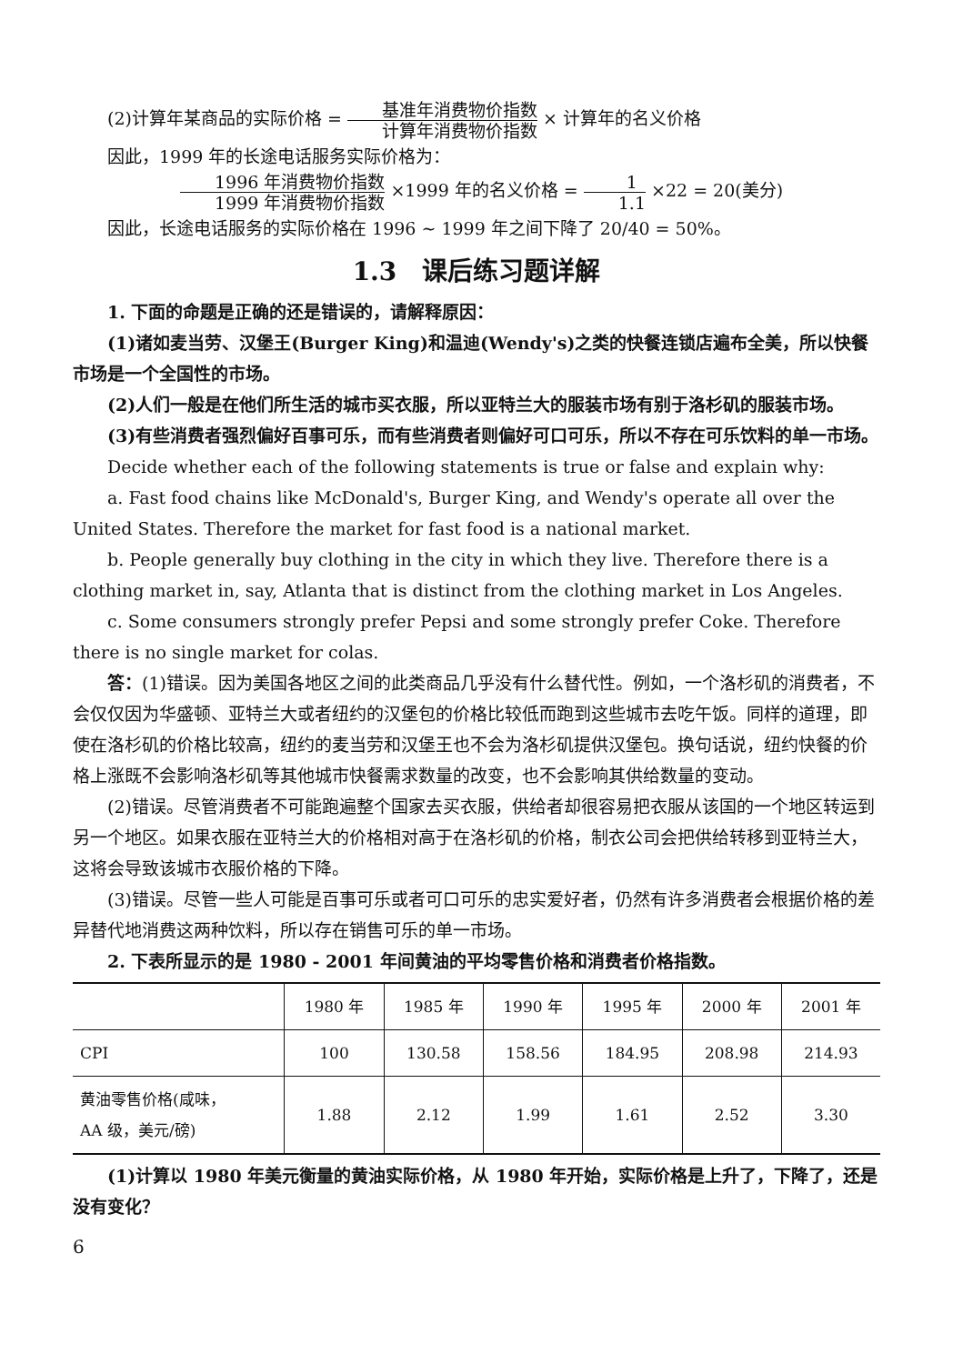(2)计算年某商品的实际价格 = 基准年消费物价指数 计算年消费物价指数 × 计算年的名义价格
因此，1999 年的长途电话服务实际价格为：
1996 年消费物价指数 1999 年消费物价指数 ×1999 年的名义价格 = 1 1.1 ×22 = 20(美分)
因此，长途电话服务的实际价格在 1996 ~ 1999 年之间下降了 20/40 = 50%。
1.3　课后练习题详解
1. 下面的命题是正确的还是错误的，请解释原因：
(1)诸如麦当劳、汉堡王(Burger King)和温迪(Wendy's)之类的快餐连锁店遍布全美，所以快餐市场是一个全国性的市场。
(2)人们一般是在他们所生活的城市买衣服，所以亚特兰大的服装市场有别于洛杉矶的服装市场。
(3)有些消费者强烈偏好百事可乐，而有些消费者则偏好可口可乐，所以不存在可乐饮料的单一市场。
Decide whether each of the following statements is true or false and explain why:
a. Fast food chains like McDonald's, Burger King, and Wendy's operate all over the United States. Therefore the market for fast food is a national market.
b. People generally buy clothing in the city in which they live. Therefore there is a clothing market in, say, Atlanta that is distinct from the clothing market in Los Angeles.
c. Some consumers strongly prefer Pepsi and some strongly prefer Coke. Therefore there is no single market for colas.
答：(1)错误。因为美国各地区之间的此类商品几乎没有什么替代性。例如，一个洛杉矶的消费者，不会仅仅因为华盛顿、亚特兰大或者纽约的汉堡包的价格比较低而跑到这些城市去吃午饭。同样的道理，即使在洛杉矶的价格比较高，纽约的麦当劳和汉堡王也不会为洛杉矶提供汉堡包。换句话说，纽约快餐的价格上涨既不会影响洛杉矶等其他城市快餐需求数量的改变，也不会影响其供给数量的变动。
(2)错误。尽管消费者不可能跑遍整个国家去买衣服，供给者却很容易把衣服从该国的一个地区转运到另一个地区。如果衣服在亚特兰大的价格相对高于在洛杉矶的价格，制衣公司会把供给转移到亚特兰大，这将会导致该城市衣服价格的下降。
(3)错误。尽管一些人可能是百事可乐或者可口可乐的忠实爱好者，仍然有许多消费者会根据价格的差异替代地消费这两种饮料，所以存在销售可乐的单一市场。
2. 下表所显示的是 1980 - 2001 年间黄油的平均零售价格和消费者价格指数。
| | 1980 年 | 1985 年 | 1990 年 | 1995 年 | 2000 年 | 2001 年 |
| --- | --- | --- | --- | --- | --- | --- |
| CPI | 100 | 130.58 | 158.56 | 184.95 | 208.98 | 214.93 |
| 黄油零售价格(咸味， AA 级，美元/磅) | 1.88 | 2.12 | 1.99 | 1.61 | 2.52 | 3.30 |
(1)计算以 1980 年美元衡量的黄油实际价格，从 1980 年开始，实际价格是上升了，下降了，还是没有变化？
6